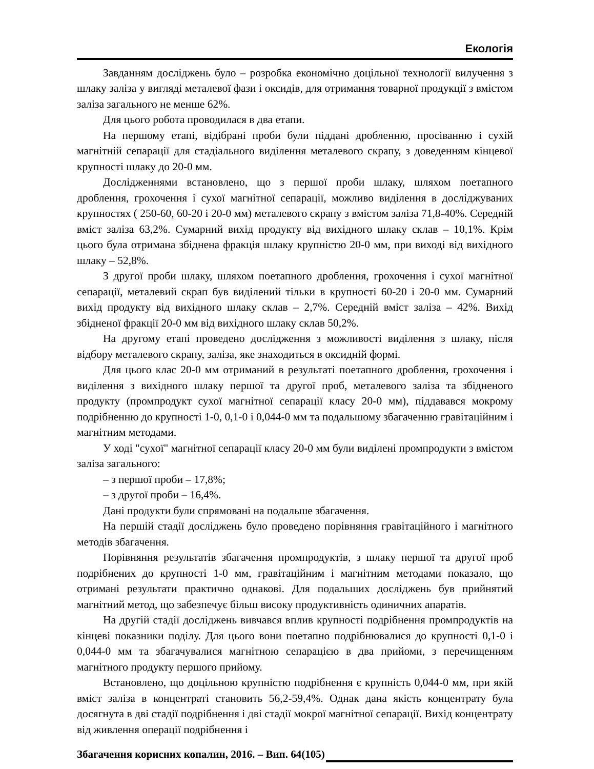Екологія
Завданням досліджень було – розробка економічно доцільної технології вилучення з шлаку заліза у вигляді металевої фази і оксидів, для отримання товарної продукції з вмістом заліза загального не менше 62%.
Для цього робота проводилася в два етапи.
На першому етапі, відібрані проби були піддані дробленню, просіванню і сухій магнітній сепарації для стадіального виділення металевого скрапу, з доведенням кінцевої крупності шлаку до 20-0 мм.
Дослідженнями встановлено, що з першої проби шлаку, шляхом поетапного дроблення, грохочення і сухої магнітної сепарації, можливо виділення в досліджуваних крупностях ( 250-60, 60-20 і 20-0 мм) металевого скрапу з вмістом заліза 71,8-40%. Середній вміст заліза 63,2%. Сумарний вихід продукту від вихідного шлаку склав – 10,1%. Крім цього була отримана збіднена фракція шлаку крупністю 20-0 мм, при виході від вихідного шлаку – 52,8%.
З другої проби шлаку, шляхом поетапного дроблення, грохочення і сухої магнітної сепарації, металевий скрап був виділений тільки в крупності 60-20 і 20-0 мм. Сумарний вихід продукту від вихідного шлаку склав – 2,7%. Середній вміст заліза – 42%. Вихід збідненої фракції 20-0 мм від вихідного шлаку склав 50,2%.
На другому етапі проведено дослідження з можливості виділення з шлаку, після відбору металевого скрапу, заліза, яке знаходиться в оксидній формі.
Для цього клас 20-0 мм отриманий в результаті поетапного дроблення, грохочення і виділення з вихідного шлаку першої та другої проб, металевого заліза та збідненого продукту (промпродукт сухої магнітної сепарації класу 20-0 мм), піддавався мокрому подрібненню до крупності 1-0, 0,1-0 і 0,044-0 мм та подальшому збагаченню гравітаційним і магнітним методами.
У ході "сухої" магнітної сепарації класу 20-0 мм були виділені промпродукти з вмістом заліза загального:
– з першої проби – 17,8%;
– з другої проби – 16,4%.
Дані продукти були спрямовані на подальше збагачення.
На першій стадії досліджень було проведено порівняння гравітаційного і магнітного методів збагачення.
Порівняння результатів збагачення промпродуктів, з шлаку першої та другої проб подрібнених до крупності 1-0 мм, гравітаційним і магнітним методами показало, що отримані результати практично однакові. Для подальших досліджень був прийнятий магнітний метод, що забезпечує більш високу продуктивність одиничних апаратів.
На другій стадії досліджень вивчався вплив крупності подрібнення промпродуктів на кінцеві показники поділу. Для цього вони поетапно подрібнювалися до крупності 0,1-0 і 0,044-0 мм та збагачувалися магнітною сепарацією в два прийоми, з перечищенням магнітного продукту першого прийому.
Встановлено, що доцільною крупністю подрібнення є крупність 0,044-0 мм, при якій вміст заліза в концентраті становить 56,2-59,4%. Однак дана якість концентрату була досягнута в дві стадії подрібнення і дві стадії мокрої магнітної сепарації. Вихід концентрату від живлення операції подрібнення і
Збагачення корисних копалин, 2016. – Вип. 64(105)